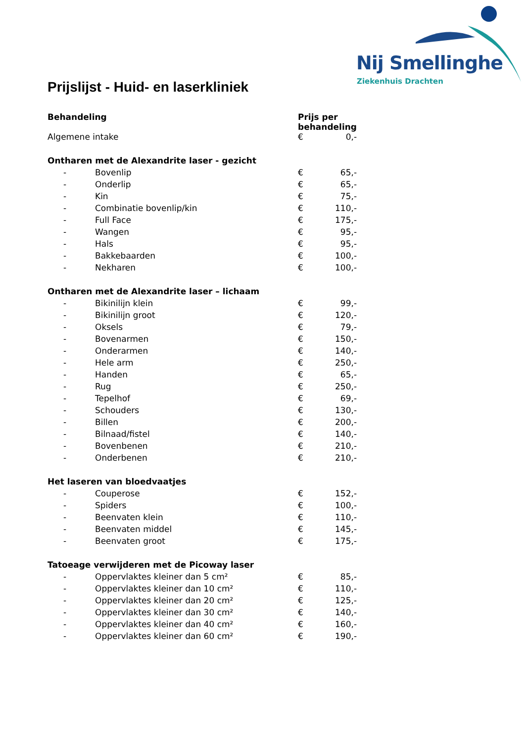Nij Smellinghe
Ziekenhuis Drachten
Prijslijst - Huid- en laserkliniek
| Behandeling | | Prijs per behandeling | |
| --- | --- | --- | --- |
| Algemene intake | | € | 0,- |
| Ontharen met de Alexandrite laser - gezicht | | | |
| - | Bovenlip | € | 65,- |
| - | Onderlip | € | 65,- |
| - | Kin | € | 75,- |
| - | Combinatie bovenlip/kin | € | 110,- |
| - | Full Face | € | 175,- |
| - | Wangen | € | 95,- |
| - | Hals | € | 95,- |
| - | Bakkebaarden | € | 100,- |
| - | Nekharen | € | 100,- |
| Ontharen met de Alexandrite laser – lichaam | | | |
| - | Bikinilijn klein | € | 99,- |
| - | Bikinilijn groot | € | 120,- |
| - | Oksels | € | 79,- |
| - | Bovenarmen | € | 150,- |
| - | Onderarmen | € | 140,- |
| - | Hele arm | € | 250,- |
| - | Handen | € | 65,- |
| - | Rug | € | 250,- |
| - | Tepelhof | € | 69,- |
| - | Schouders | € | 130,- |
| - | Billen | € | 200,- |
| - | Bilnaad/fistel | € | 140,- |
| - | Bovenbenen | € | 210,- |
| - | Onderbenen | € | 210,- |
| Het laseren van bloedvaatjes | | | |
| - | Couperose | € | 152,- |
| - | Spiders | € | 100,- |
| - | Beenvaten klein | € | 110,- |
| - | Beenvaten middel | € | 145,- |
| - | Beenvaten groot | € | 175,- |
| Tatoeage verwijderen met de Picoway laser | | | |
| - | Oppervlaktes kleiner dan 5 cm² | € | 85,- |
| - | Oppervlaktes kleiner dan 10 cm² | € | 110,- |
| - | Oppervlaktes kleiner dan 20 cm² | € | 125,- |
| - | Oppervlaktes kleiner dan 30 cm² | € | 140,- |
| - | Oppervlaktes kleiner dan 40 cm² | € | 160,- |
| - | Oppervlaktes kleiner dan 60 cm² | € | 190,- |